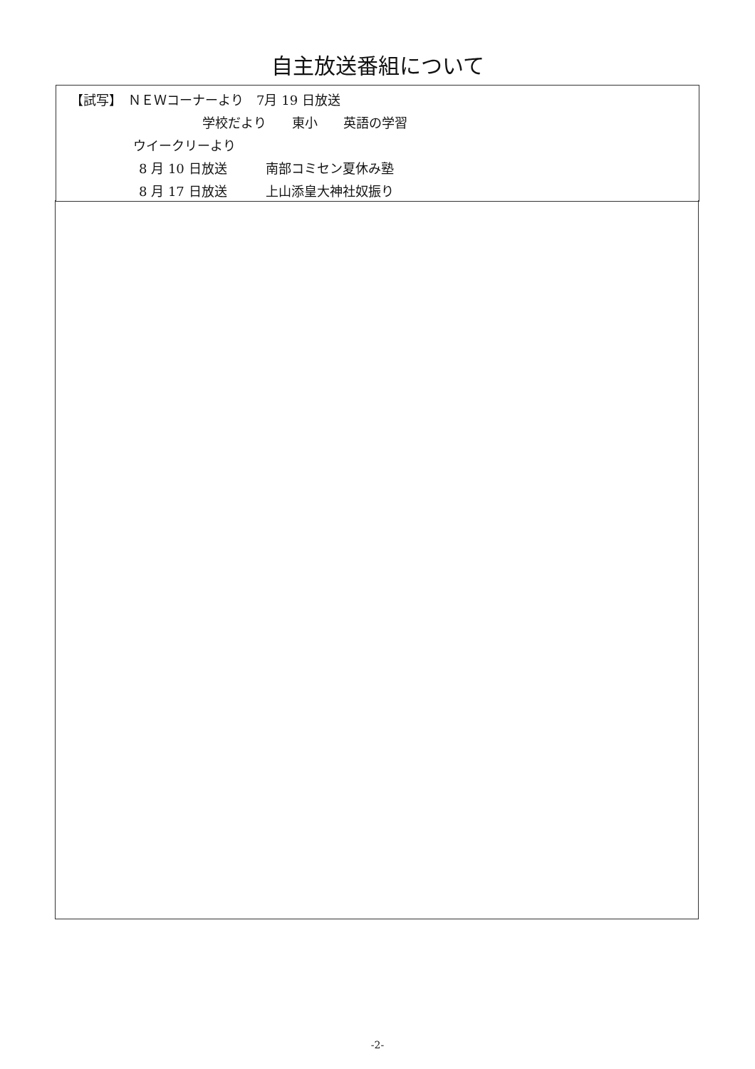自主放送番組について
【試写】　ＮＥＷコーナーより　7月 19 日放送
学校だより　　東小　　英語の学習
ウイークリーより
8 月 10 日放送　　　南部コミセン夏休み塾
8 月 17 日放送　　　上山添皇大神社奴振り
-2-